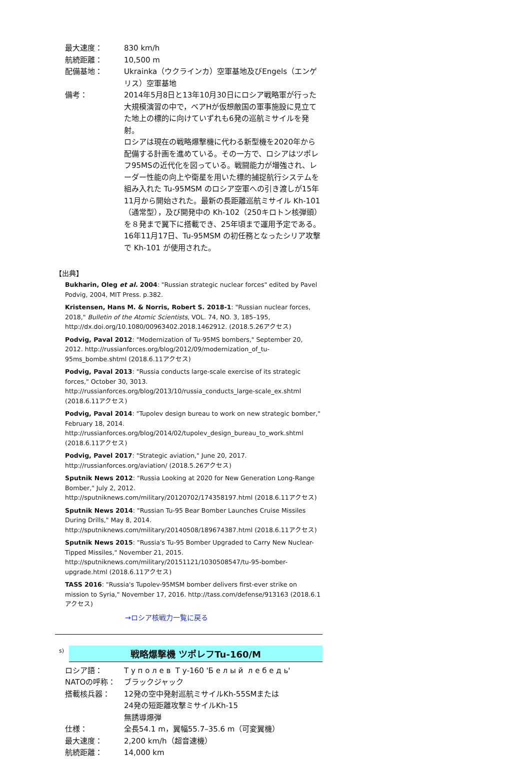| 最大速度： | 830 km/h |
| 航続距離： | 10,500 m |
| 配備基地： | Ukrainka（ウクラインカ）空軍基地及びEngels（エンゲリス）空軍基地 |
| 備考： | 2014年5月8日と13年10月30日にロシア戦略軍が行った大規模演習の中で，ベアHが仮想敵国の軍事施設に見立てた地上の標的に向けていずれも6発の巡航ミサイルを発射。 ロシアは現在の戦略爆撃機に代わる新型機を2020年から配備する計画を進めている。その一方で、ロシアはツポレフ95MSの近代化を図っている。戦闘能力が増強され、レーダー性能の向上や衛星を用いた標的捕捉航行システムを組み入れた Tu-95MSM のロシア空軍への引き渡しが15年11月から開始された。最新の長距離巡航ミサイル Kh-101（通常型），及び開発中の Kh-102（250キロトン核弾頭）を８発まで翼下に搭載でき、25年頃まで運用予定である。16年11月17日、Tu-95MSM の初任務となったシリア攻撃で Kh-101 が使用された。 |
【出典】
Bukharin, Oleg et al. 2004: "Russian strategic nuclear forces" edited by Pavel Podvig, 2004, MIT Press. p.382.
Kristensen, Hans M. & Norris, Robert S. 2018-1: "Russian nuclear forces, 2018," Bulletin of the Atomic Scientists, VOL. 74, NO. 3, 185–195, http://dx.doi.org/10.1080/00963402.2018.1462912. (2018.5.26アクセス)
Podvig, Paval 2012: "Modernization of Tu-95MS bombers," September 20, 2012. http://russianforces.org/blog/2012/09/modernization_of_tu-95ms_bombe.shtml (2018.6.11アクセス)
Podvig, Paval 2013: "Russia conducts large-scale exercise of its strategic forces," October 30, 3013. http://russianforces.org/blog/2013/10/russia_conducts_large-scale_ex.shtml (2018.6.11アクセス)
Podvig, Paval 2014: "Tupolev design bureau to work on new strategic bomber," February 18, 2014. http://russianforces.org/blog/2014/02/tupolev_design_bureau_to_work.shtml (2018.6.11アクセス)
Podvig, Pavel 2017: "Strategic aviation," June 20, 2017. http://russianforces.org/aviation/ (2018.5.26アクセス)
Sputnik News 2012: "Russia Looking at 2020 for New Generation Long-Range Bomber," July 2, 2012. http://sputniknews.com/military/20120702/174358197.html (2018.6.11アクセス)
Sputnik News 2014: "Russian Tu-95 Bear Bomber Launches Cruise Missiles During Drills," May 8, 2014. http://sputniknews.com/military/20140508/189674387.html (2018.6.11アクセス)
Sputnik News 2015: "Russia's Tu-95 Bomber Upgraded to Carry New Nuclear-Tipped Missiles," November 21, 2015. http://sputniknews.com/military/20151121/1030508547/tu-95-bomber-upgrade.html (2018.6.11アクセス)
TASS 2016: "Russia's Tupolev-95MSM bomber delivers first-ever strike on mission to Syria," November 17, 2016. http://tass.com/defense/913163 (2018.6.1アクセス)
→ロシア核戦力一覧に戻る
s)
戦略爆撃機 ツポレフTu-160/M
| ロシア語： | Т у п о л е в Т у-160 'Б е л ы й л е б е д ь' |
| NATOの呼称： | ブラックジャック |
| 搭載核兵器： | 12発の空中発射巡航ミサイルKh-55SMまたは 24発の短距離攻撃ミサイルKh-15 無誘導爆弾 |
| 仕様： | 全長54.1 m，翼幅55.7–35.6 m（可変翼機） |
| 最大速度： | 2,200 km/h（超音速機） |
| 航続距離： | 14,000 km |